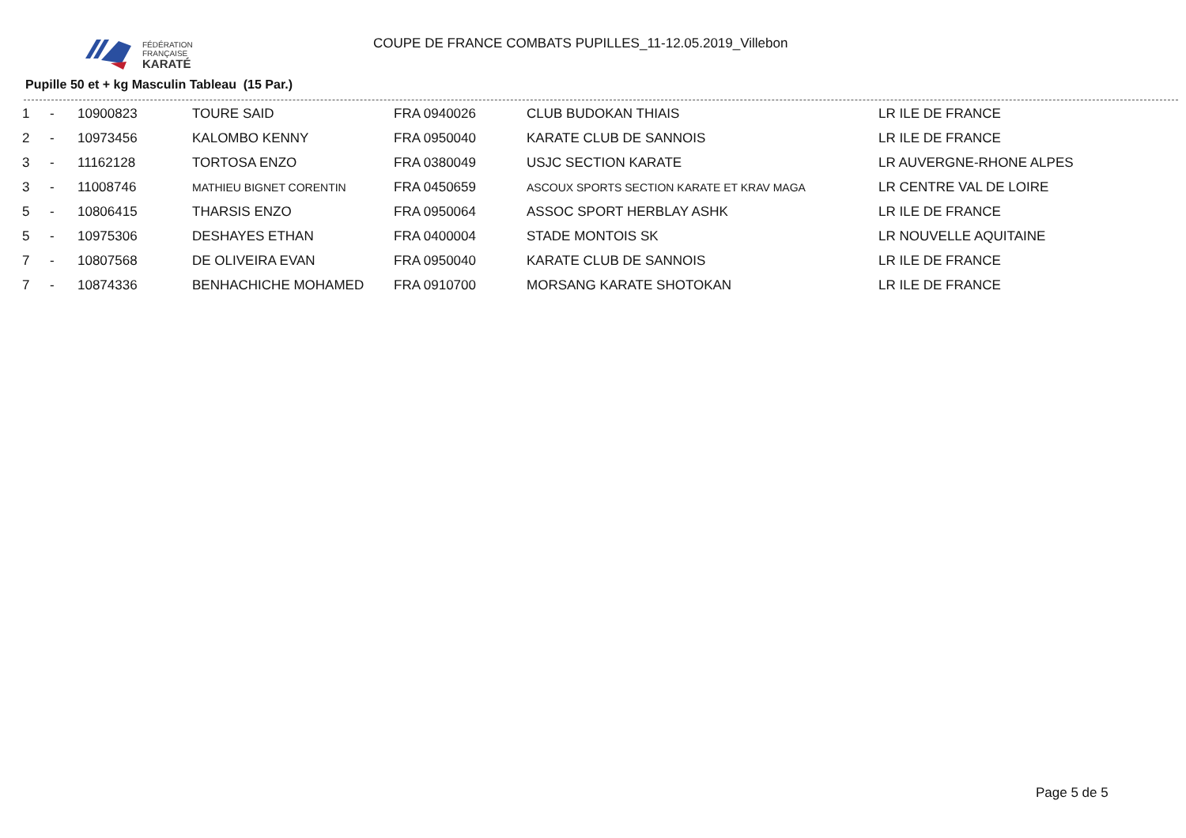FÉDÉRATION
FRANÇAISE
KARATÉ
COUPE DE FRANCE COMBATS PUPILLES_11-12.05.2019_Villebon
Pupille 50 et + kg Masculin Tableau (15 Par.)
| 1 | - | 10900823 | TOURE SAID | FRA 0940026 | CLUB BUDOKAN THIAIS | LR ILE DE FRANCE |
| 2 | - | 10973456 | KALOMBO KENNY | FRA 0950040 | KARATE CLUB DE SANNOIS | LR ILE DE FRANCE |
| 3 | - | 11162128 | TORTOSA ENZO | FRA 0380049 | USJC SECTION KARATE | LR AUVERGNE-RHONE ALPES |
| 3 | - | 11008746 | MATHIEU BIGNET CORENTIN | FRA 0450659 | ASCOUX SPORTS SECTION KARATE ET KRAV MAGA | LR CENTRE VAL DE LOIRE |
| 5 | - | 10806415 | THARSIS ENZO | FRA 0950064 | ASSOC SPORT HERBLAY ASHK | LR ILE DE FRANCE |
| 5 | - | 10975306 | DESHAYES ETHAN | FRA 0400004 | STADE MONTOIS SK | LR NOUVELLE AQUITAINE |
| 7 | - | 10807568 | DE OLIVEIRA EVAN | FRA 0950040 | KARATE CLUB DE SANNOIS | LR ILE DE FRANCE |
| 7 | - | 10874336 | BENHACHICHE MOHAMED | FRA 0910700 | MORSANG KARATE SHOTOKAN | LR ILE DE FRANCE |
Page 5 de 5